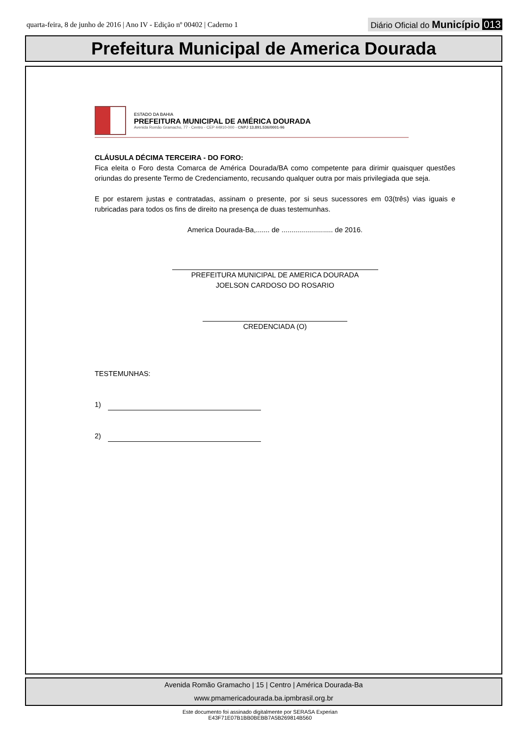quarta-feira, 8 de junho de 2016 | Ano IV - Edição nº 00402 | Caderno 1
Diário Oficial do Município 013
Prefeitura Municipal de America Dourada
ESTADO DA BAHIA
PREFEITURA MUNICIPAL DE AMÉRICA DOURADA
Avenida Romão Gramacho, 77 - Centro - CEP 44910-000 - CNPJ 13.891.536/0001-96
CLÁUSULA DÉCIMA TERCEIRA - DO FORO:
Fica eleita o Foro desta Comarca de América Dourada/BA como competente para dirimir quaisquer questões oriundas do presente Termo de Credenciamento, recusando qualquer outra por mais privilegiada que seja.
E por estarem justas e contratadas, assinam o presente, por si seus sucessores em 03(três) vias iguais e rubricadas para todos os fins de direito na presença de duas testemunhas.
America Dourada-Ba,....... de .......................... de 2016.
PREFEITURA MUNICIPAL DE AMERICA DOURADA
JOELSON CARDOSO DO ROSARIO
CREDENCIADA (O)
TESTEMUNHAS:
1)
2)
Avenida Romão Gramacho | 15 | Centro | América Dourada-Ba
www.pmamericadourada.ba.ipmbrasil.org.br
Este documento foi assinado digitalmente por SERASA Experian
E43F71E07B1BB0BEBB7A5B269814B560